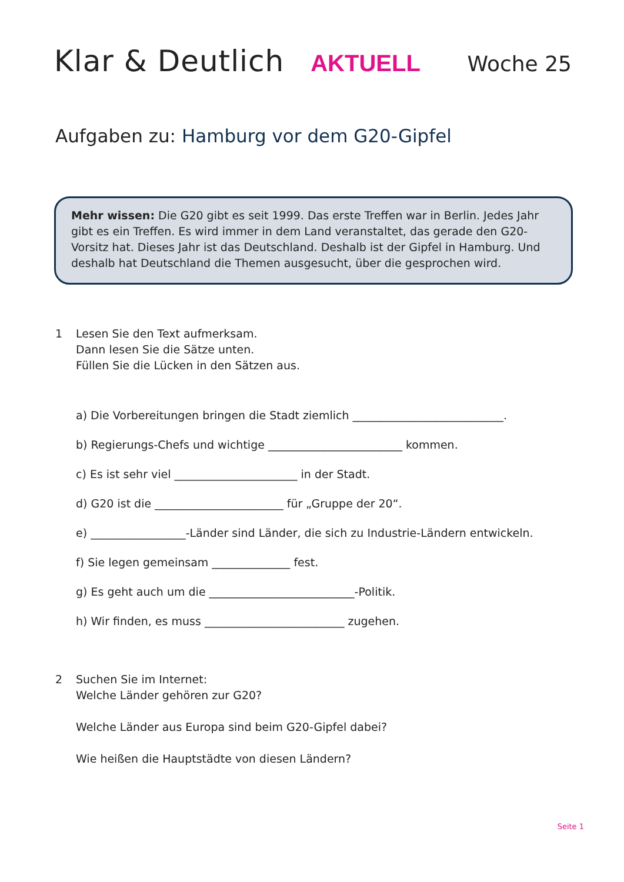Klar & Deutlich AKTUELL Woche 25
Aufgaben zu: Hamburg vor dem G20-Gipfel
Mehr wissen: Die G20 gibt es seit 1999. Das erste Treffen war in Berlin. Jedes Jahr gibt es ein Treffen. Es wird immer in dem Land veranstaltet, das gerade den G20-Vorsitz hat. Dieses Jahr ist das Deutschland. Deshalb ist der Gipfel in Hamburg. Und deshalb hat Deutschland die Themen ausgesucht, über die gesprochen wird.
1 Lesen Sie den Text aufmerksam.
Dann lesen Sie die Sätze unten.
Füllen Sie die Lücken in den Sätzen aus.
a) Die Vorbereitungen bringen die Stadt ziemlich ___________________________.
b) Regierungs-Chefs und wichtige ________________________ kommen.
c) Es ist sehr viel ______________________ in der Stadt.
d) G20 ist die _______________________ für „Gruppe der 20“.
e) _________________-Länder sind Länder, die sich zu Industrie-Ländern entwickeln.
f) Sie legen gemeinsam ______________ fest.
g) Es geht auch um die __________________________-Politik.
h) Wir finden, es muss _________________________ zugehen.
2 Suchen Sie im Internet:
Welche Länder gehören zur G20?
Welche Länder aus Europa sind beim G20-Gipfel dabei?
Wie heißen die Hauptstädte von diesen Ländern?
Seite 1